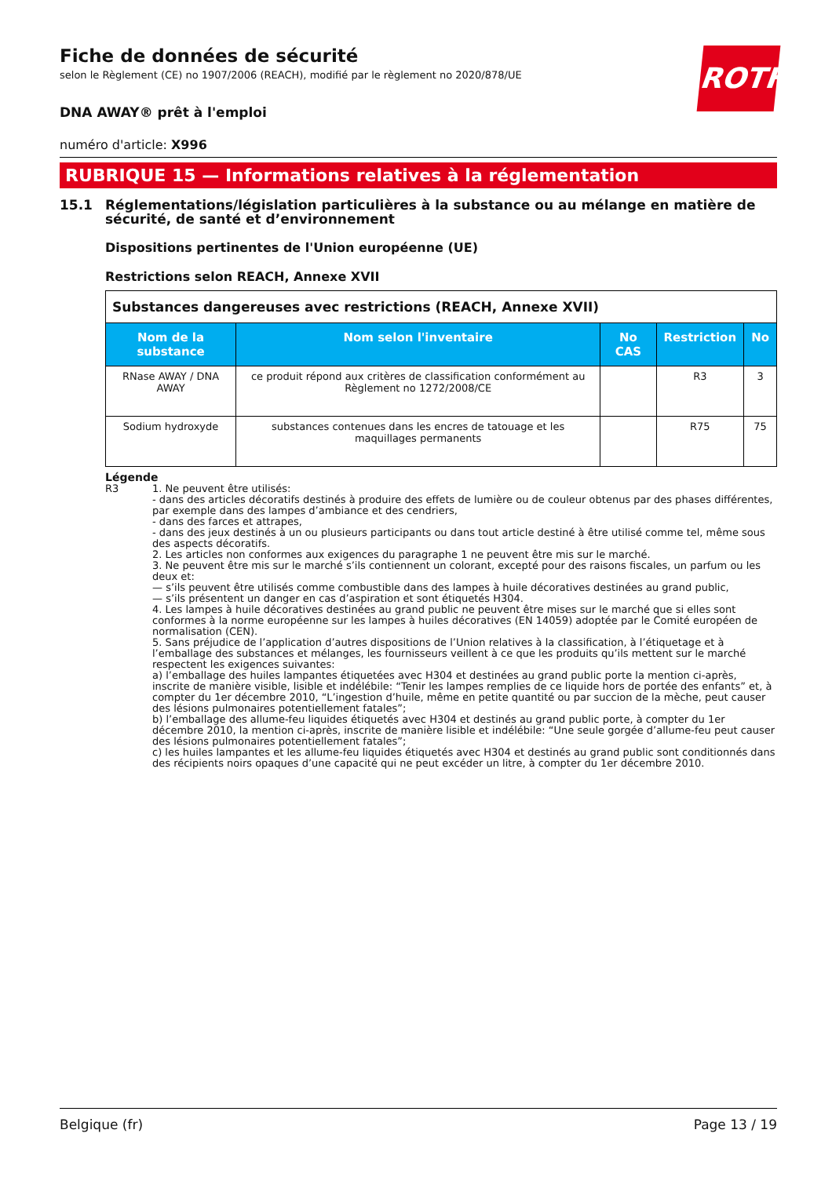ROTH
Fiche de données de sécurité
selon le Règlement (CE) no 1907/2006 (REACH), modifié par le règlement no 2020/878/UE
DNA AWAY® prêt à l'emploi
numéro d'article: X996
RUBRIQUE 15 — Informations relatives à la réglementation
15.1 Réglementations/législation particulières à la substance ou au mélange en matière de sécurité, de santé et d’environnement
Dispositions pertinentes de l'Union européenne (UE)
Restrictions selon REACH, Annexe XVII
| Substances dangereuses avec restrictions (REACH, Annexe XVII) | | | | |
| --- | --- | --- | --- | --- |
| Nom de la substance | Nom selon l'inventaire | No CAS | Restriction | No |
| RNase AWAY / DNA AWAY | ce produit répond aux critères de classification conformément au Règlement no 1272/2008/CE | | R3 | 3 |
| Sodium hydroxyde | substances contenues dans les encres de tatouage et les maquillages permanents | | R75 | 75 |
Légende
R3 1. Ne peuvent être utilisés:
- dans des articles décoratifs destinés à produire des effets de lumière ou de couleur obtenus par des phases différentes, par exemple dans des lampes d’ambiance et des cendriers,
- dans des farces et attrapes,
- dans des jeux destinés à un ou plusieurs participants ou dans tout article destiné à être utilisé comme tel, même sous des aspects décoratifs.
2. Les articles non conformes aux exigences du paragraphe 1 ne peuvent être mis sur le marché.
3. Ne peuvent être mis sur le marché s’ils contiennent un colorant, excepté pour des raisons fiscales, un parfum ou les deux et:
— s’ils peuvent être utilisés comme combustible dans des lampes à huile décoratives destinées au grand public,
— s’ils présentent un danger en cas d’aspiration et sont étiquetés H304.
4. Les lampes à huile décoratives destinées au grand public ne peuvent être mises sur le marché que si elles sont conformes à la norme européenne sur les lampes à huiles décoratives (EN 14059) adoptée par le Comité européen de normalisation (CEN).
5. Sans préjudice de l’application d’autres dispositions de l’Union relatives à la classification, à l’étiquetage et à l’emballage des substances et mélanges, les fournisseurs veillent à ce que les produits qu’ils mettent sur le marché respectent les exigences suivantes:
a) l’emballage des huiles lampantes étiquetées avec H304 et destinées au grand public porte la mention ci-après, inscrite de manière visible, lisible et indélébile: “Tenir les lampes remplies de ce liquide hors de portée des enfants” et, à compter du 1er décembre 2010, “L’ingestion d’huile, même en petite quantité ou par succion de la mèche, peut causer des lésions pulmonaires potentiellement fatales”;
b) l’emballage des allume-feu liquides étiquetés avec H304 et destinés au grand public porte, à compter du 1er décembre 2010, la mention ci-après, inscrite de manière lisible et indélébile: “Une seule gorgée d’allume-feu peut causer des lésions pulmonaires potentiellement fatales”;
c) les huiles lampantes et les allume-feu liquides étiquetés avec H304 et destinés au grand public sont conditionnés dans des récipients noirs opaques d’une capacité qui ne peut excéder un litre, à compter du 1er décembre 2010.
Belgique (fr) Page 13 / 19